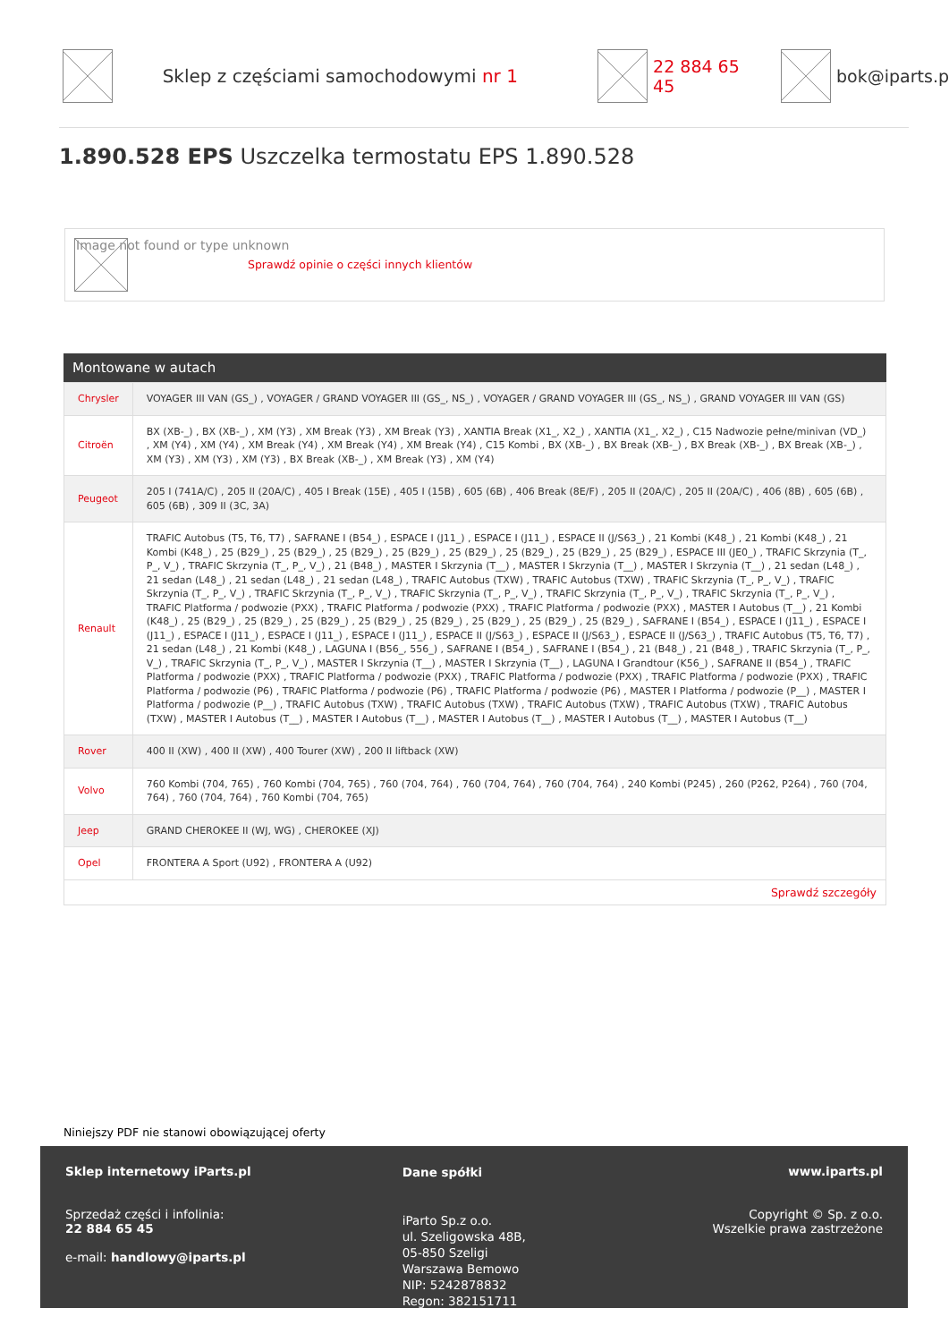Sklep z częściami samochodowymi nr 1 22 884 65 45 bok@iparts.p
1.890.528 EPS Uszczelka termostatu EPS 1.890.528
Image not found or type unknown
Sprawdź opinie o części innych klientów
Montowane w autach
| Chrysler | VOYAGER III VAN (GS_) , VOYAGER / GRAND VOYAGER III (GS_, NS_) , VOYAGER / GRAND VOYAGER III (GS_, NS_) , GRAND VOYAGER III VAN (GS) |
| Citroën | BX (XB-_) , BX (XB-_) , XM (Y3) , XM Break (Y3) , XM Break (Y3) , XANTIA Break (X1_, X2_) , XANTIA (X1_, X2_) , C15 Nadwozie pełne/minivan (VD_) , XM (Y4) , XM (Y4) , XM Break (Y4) , XM Break (Y4) , XM Break (Y4) , C15 Kombi , BX (XB-_) , BX Break (XB-_) , BX Break (XB-_) , BX Break (XB-_) , XM (Y3) , XM (Y3) , XM (Y3) , BX Break (XB-_) , XM Break (Y3) , XM (Y4) |
| Peugeot | 205 I (741A/C) , 205 II (20A/C) , 405 I Break (15E) , 405 I (15B) , 605 (6B) , 406 Break (8E/F) , 205 II (20A/C) , 205 II (20A/C) , 406 (8B) , 605 (6B) , 605 (6B) , 309 II (3C, 3A) |
| Renault | TRAFIC Autobus (T5, T6, T7) , SAFRANE I (B54_) , ESPACE I (J11_) , ESPACE I (J11_) , ESPACE II (J/S63_) , 21 Kombi (K48_) , 21 Kombi (K48_) , 21 Kombi (K48_) , 25 (B29_) , 25 (B29_) , 25 (B29_) , 25 (B29_) , 25 (B29_) , 25 (B29_) , 25 (B29_) , 25 (B29_) , ESPACE III (JE0_) , TRAFIC Skrzynia (T_, P_, V_) , TRAFIC Skrzynia (T_, P_, V_) , 21 (B48_) , MASTER I Skrzynia (T__) , MASTER I Skrzynia (T__) , MASTER I Skrzynia (T__) , 21 sedan (L48_) , 21 sedan (L48_) , 21 sedan (L48_) , 21 sedan (L48_) , TRAFIC Autobus (TXW) , TRAFIC Autobus (TXW) , TRAFIC Skrzynia (T_, P_, V_) , TRAFIC Skrzynia (T_, P_, V_) , TRAFIC Skrzynia (T_, P_, V_) , TRAFIC Skrzynia (T_, P_, V_) , TRAFIC Skrzynia (T_, P_, V_) , TRAFIC Skrzynia (T_, P_, V_) , TRAFIC Platforma / podwozie (PXX) , TRAFIC Platforma / podwozie (PXX) , TRAFIC Platforma / podwozie (PXX) , MASTER I Autobus (T__) , 21 Kombi (K48_) , 25 (B29_) , 25 (B29_) , 25 (B29_) , 25 (B29_) , 25 (B29_) , 25 (B29_) , 25 (B29_) , 25 (B29_) , SAFRANE I (B54_) , ESPACE I (J11_) , ESPACE I (J11_) , ESPACE I (J11_) , ESPACE I (J11_) , ESPACE I (J11_) , ESPACE II (J/S63_) , ESPACE II (J/S63_) , ESPACE II (J/S63_) , TRAFIC Autobus (T5, T6, T7) , 21 sedan (L48_) , 21 Kombi (K48_) , LAGUNA I (B56_, 556_) , SAFRANE I (B54_) , SAFRANE I (B54_) , 21 (B48_) , 21 (B48_) , TRAFIC Skrzynia (T_, P_, V_) , TRAFIC Skrzynia (T_, P_, V_) , MASTER I Skrzynia (T__) , MASTER I Skrzynia (T__) , LAGUNA I Grandtour (K56_) , SAFRANE II (B54_) , TRAFIC Platforma / podwozie (PXX) , TRAFIC Platforma / podwozie (PXX) , TRAFIC Platforma / podwozie (PXX) , TRAFIC Platforma / podwozie (PXX) , TRAFIC Platforma / podwozie (P6) , TRAFIC Platforma / podwozie (P6) , TRAFIC Platforma / podwozie (P6) , MASTER I Platforma / podwozie (P__) , MASTER I Platforma / podwozie (P__) , TRAFIC Autobus (TXW) , TRAFIC Autobus (TXW) , TRAFIC Autobus (TXW) , TRAFIC Autobus (TXW) , TRAFIC Autobus (TXW) , MASTER I Autobus (T__) , MASTER I Autobus (T__) , MASTER I Autobus (T__) , MASTER I Autobus (T__) , MASTER I Autobus (T__) |
| Rover | 400 II (XW) , 400 II (XW) , 400 Tourer (XW) , 200 II liftback (XW) |
| Volvo | 760 Kombi (704, 765) , 760 Kombi (704, 765) , 760 (704, 764) , 760 (704, 764) , 760 (704, 764) , 240 Kombi (P245) , 260 (P262, P264) , 760 (704, 764) , 760 (704, 764) , 760 Kombi (704, 765) |
| Jeep | GRAND CHEROKEE II (WJ, WG) , CHEROKEE (XJ) |
| Opel | FRONTERA A Sport (U92) , FRONTERA A (U92) |
| Sprawdź szczegóły | |
Niniejszy PDF nie stanowi obowiązującej oferty
Sklep internetowy iParts.pl
Sprzedaż części i infolinia:
22 884 65 45
e-mail: handlowy@iparts.pl
Dane spółki
iParto Sp.z o.o.
ul. Szeligowska 48B,
05-850 Szeligi
Warszawa Bemowo
NIP: 5242878832
Regon: 382151711
www.iparts.pl
Copyright © Sp. z o.o.
Wszelkie prawa zastrzeżone